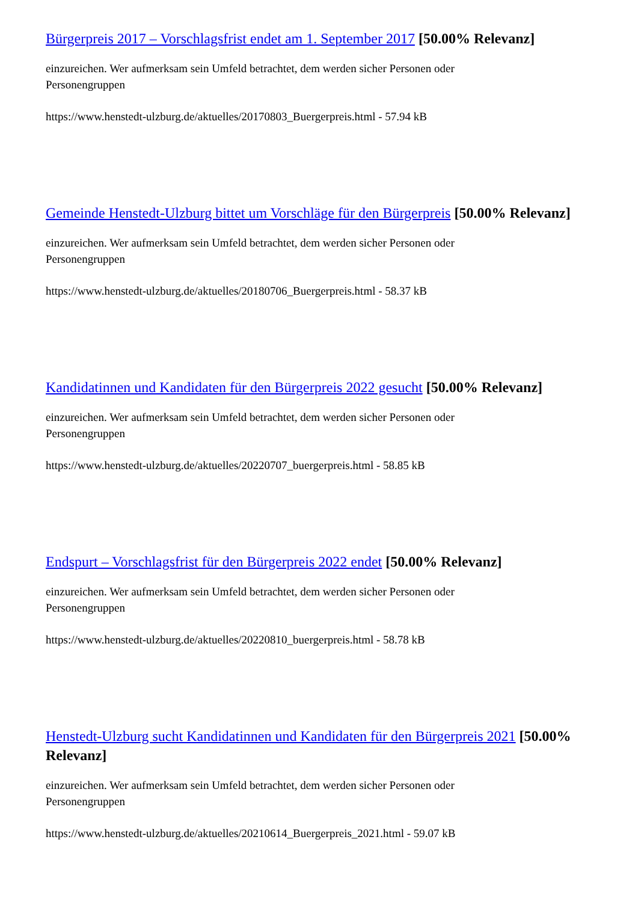Bürgerpreis 2017 – Vorschlagsfrist endet am 1. September 2017 [50.00% Relevanz]
einzureichen. Wer aufmerksam sein Umfeld betrachtet, dem werden sicher Personen oder Personengruppen
https://www.henstedt-ulzburg.de/aktuelles/20170803_Buergerpreis.html - 57.94 kB
Gemeinde Henstedt-Ulzburg bittet um Vorschläge für den Bürgerpreis [50.00% Relevanz]
einzureichen. Wer aufmerksam sein Umfeld betrachtet, dem werden sicher Personen oder Personengruppen
https://www.henstedt-ulzburg.de/aktuelles/20180706_Buergerpreis.html - 58.37 kB
Kandidatinnen und Kandidaten für den Bürgerpreis 2022 gesucht [50.00% Relevanz]
einzureichen. Wer aufmerksam sein Umfeld betrachtet, dem werden sicher Personen oder Personengruppen
https://www.henstedt-ulzburg.de/aktuelles/20220707_buergerpreis.html - 58.85 kB
Endspurt – Vorschlagsfrist für den Bürgerpreis 2022 endet [50.00% Relevanz]
einzureichen. Wer aufmerksam sein Umfeld betrachtet, dem werden sicher Personen oder Personengruppen
https://www.henstedt-ulzburg.de/aktuelles/20220810_buergerpreis.html - 58.78 kB
Henstedt-Ulzburg sucht Kandidatinnen und Kandidaten für den Bürgerpreis 2021 [50.00% Relevanz]
einzureichen. Wer aufmerksam sein Umfeld betrachtet, dem werden sicher Personen oder Personengruppen
https://www.henstedt-ulzburg.de/aktuelles/20210614_Buergerpreis_2021.html - 59.07 kB